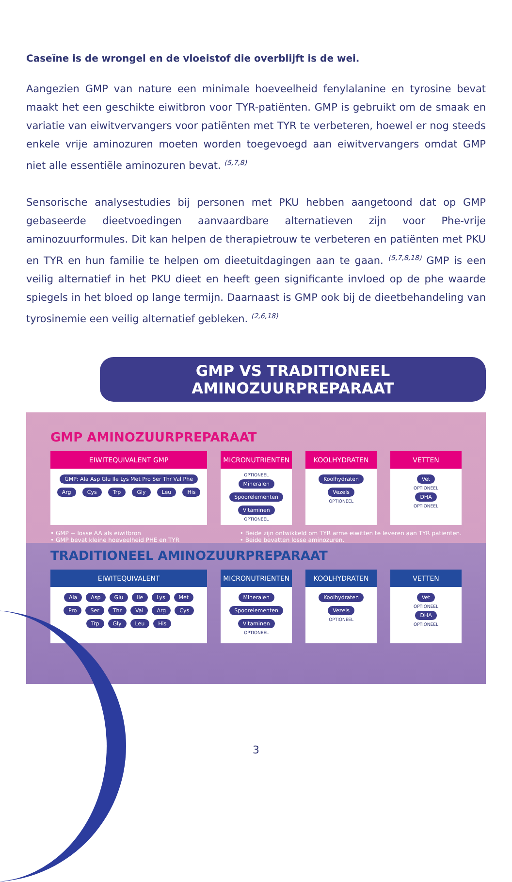Caseïne is de wrongel en de vloeistof die overblijft is de wei.
Aangezien GMP van nature een minimale hoeveelheid fenylalanine en tyrosine bevat maakt het een geschikte eiwitbron voor TYR-patiënten. GMP is gebruikt om de smaak en variatie van eiwitvervangers voor patiënten met TYR te verbeteren, hoewel er nog steeds enkele vrije aminozuren moeten worden toegevoegd aan eiwitvervangers omdat GMP niet alle essentiële aminozuren bevat. <sup>(5,7,8)</sup>
Sensorische analysestudies bij personen met PKU hebben aangetoond dat op GMP gebaseerde dieetvoedingen aanvaardbare alternatieven zijn voor Phe-vrije aminozuurformules. Dit kan helpen de therapietrouw te verbeteren en patiënten met PKU en TYR en hun familie te helpen om dieetuitdagingen aan te gaan. <sup>(5,7,8,18)</sup> GMP is een veilig alternatief in het PKU dieet en heeft geen significante invloed op de phe waarde spiegels in het bloed op lange termijn. Daarnaast is GMP ook bij de dieetbehandeling van tyrosinemie een veilig alternatief gebleken. <sup>(2,6,18)</sup>
GMP VS TRADITIONEEL AMINOZUURPREPARAAT
GMP AMINOZUURPREPARAAT
EIWITEQUIVALENT GMP
GMP: Ala Asp Glu Ile Lys Met Pro Ser Thr Val Phe
Arg Cys Trp Gly Leu His
MICRONUTRIENTEN
OPTIONEEL
Mineralen Spoorelementen Vitaminen OPTIONEEL
KOOLHYDRATEN
Koolhydraten
Vezels
OPTIONEEL
VETTEN
Vet
OPTIONEEL
DHA
OPTIONEEL
• GMP + losse AA als eiwitbron
• GMP bevat kleine hoeveelheid PHE en TYR
• Beide zijn ontwikkeld om TYR arme eiwitten te leveren aan TYR patiënten.
• Beide bevatten losse aminozuren.
TRADITIONEEL AMINOZUURPREPARAAT
EIWITEQUIVALENT
Ala Asp Glu Ile Lys Met Pro Ser Thr Val Arg Cys Trp Gly Leu His
MICRONUTRIENTEN
Mineralen Spoorelementen Vitaminen OPTIONEEL
KOOLHYDRATEN
Koolhydraten
Vezels
OPTIONEEL
VETTEN
Vet
OPTIONEEL
DHA
OPTIONEEL
3